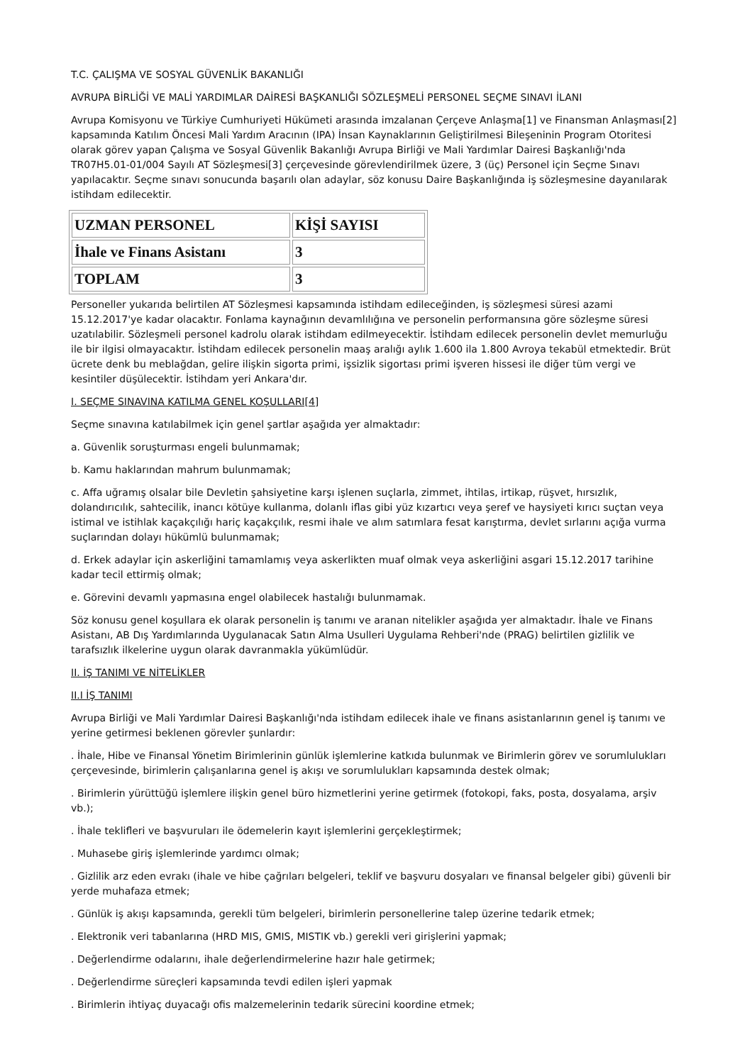T.C. ÇALIŞMA VE SOSYAL GÜVENLİK BAKANLIĞI
AVRUPA BİRLİĞİ VE MALİ YARDIMLAR DAİRESİ BAŞKANLIĞI SÖZLEŞMELİ PERSONEL SEÇME SINAVI İLANI
Avrupa Komisyonu ve Türkiye Cumhuriyeti Hükümeti arasında imzalanan Çerçeve Anlaşma[1] ve Finansman Anlaşması[2] kapsamında Katılım Öncesi Mali Yardım Aracının (IPA) İnsan Kaynaklarının Geliştirilmesi Bileşeninin Program Otoritesi olarak görev yapan Çalışma ve Sosyal Güvenlik Bakanlığı Avrupa Birliği ve Mali Yardımlar Dairesi Başkanlığı'nda TR07H5.01-01/004 Sayılı AT Sözleşmesi[3] çerçevesinde görevlendirilmek üzere, 3 (üç) Personel için Seçme Sınavı yapılacaktır. Seçme sınavı sonucunda başarılı olan adaylar, söz konusu Daire Başkanlığında iş sözleşmesine dayanılarak istihdam edilecektir.
| UZMAN PERSONEL | KİŞİ SAYISI |
| İhale ve Finans Asistanı | 3 |
| TOPLAM | 3 |
Personeller yukarıda belirtilen AT Sözleşmesi kapsamında istihdam edileceğinden, iş sözleşmesi süresi azami 15.12.2017'ye kadar olacaktır. Fonlama kaynağının devamlılığına ve personelin performansına göre sözleşme süresi uzatılabilir. Sözleşmeli personel kadrolu olarak istihdam edilmeyecektir. İstihdam edilecek personelin devlet memurluğu ile bir ilgisi olmayacaktır. İstihdam edilecek personelin maaş aralığı aylık 1.600 ila 1.800 Avroya tekabül etmektedir. Brüt ücrete denk bu meblağdan, gelire ilişkin sigorta primi, işsizlik sigortası primi işveren hissesi ile diğer tüm vergi ve kesintiler düşülecektir. İstihdam yeri Ankara'dır.
I. SEÇME SINAVINA KATILMA GENEL KOŞULLARI[4]
Seçme sınavına katılabilmek için genel şartlar aşağıda yer almaktadır:
a. Güvenlik soruşturması engeli bulunmamak;
b. Kamu haklarından mahrum bulunmamak;
c. Affa uğramış olsalar bile Devletin şahsiyetine karşı işlenen suçlarla, zimmet, ihtilas, irtikap, rüşvet, hırsızlık, dolandırıcılık, sahtecilik, inancı kötüye kullanma, dolanlı iflas gibi yüz kızartıcı veya şeref ve haysiyeti kırıcı suçtan veya istimal ve istihlak kaçakçılığı hariç kaçakçılık, resmi ihale ve alım satımlara fesat karıştırma, devlet sırlarını açığa vurma suçlarından dolayı hükümlü bulunmamak;
d. Erkek adaylar için askerliğini tamamlamış veya askerlikten muaf olmak veya askerliğini asgari 15.12.2017 tarihine kadar tecil ettirmiş olmak;
e. Görevini devamlı yapmasına engel olabilecek hastalığı bulunmamak.
Söz konusu genel koşullara ek olarak personelin iş tanımı ve aranan nitelikler aşağıda yer almaktadır. İhale ve Finans Asistanı, AB Dış Yardımlarında Uygulanacak Satın Alma Usulleri Uygulama Rehberi'nde (PRAG) belirtilen gizlilik ve tarafsızlık ilkelerine uygun olarak davranmakla yükümlüdür.
II. İŞ TANIMI VE NİTELİKLER
II.I İŞ TANIMI
Avrupa Birliği ve Mali Yardımlar Dairesi Başkanlığı'nda istihdam edilecek ihale ve finans asistanlarının genel iş tanımı ve yerine getirmesi beklenen görevler şunlardır:
. İhale, Hibe ve Finansal Yönetim Birimlerinin günlük işlemlerine katkıda bulunmak ve Birimlerin görev ve sorumlulukları çerçevesinde, birimlerin çalışanlarına genel iş akışı ve sorumlulukları kapsamında destek olmak;
. Birimlerin yürüttüğü işlemlere ilişkin genel büro hizmetlerini yerine getirmek (fotokopi, faks, posta, dosyalama, arşiv vb.);
. İhale teklifleri ve başvuruları ile ödemelerin kayıt işlemlerini gerçekleştirmek;
. Muhasebe giriş işlemlerinde yardımcı olmak;
. Gizlilik arz eden evrakı (ihale ve hibe çağrıları belgeleri, teklif ve başvuru dosyaları ve finansal belgeler gibi) güvenli bir yerde muhafaza etmek;
. Günlük iş akışı kapsamında, gerekli tüm belgeleri, birimlerin personellerine talep üzerine tedarik etmek;
. Elektronik veri tabanlarına (HRD MIS, GMIS, MISTIK vb.) gerekli veri girişlerini yapmak;
. Değerlendirme odalarını, ihale değerlendirmelerine hazır hale getirmek;
. Değerlendirme süreçleri kapsamında tevdi edilen işleri yapmak
. Birimlerin ihtiyaç duyacağı ofis malzemelerinin tedarik sürecini koordine etmek;